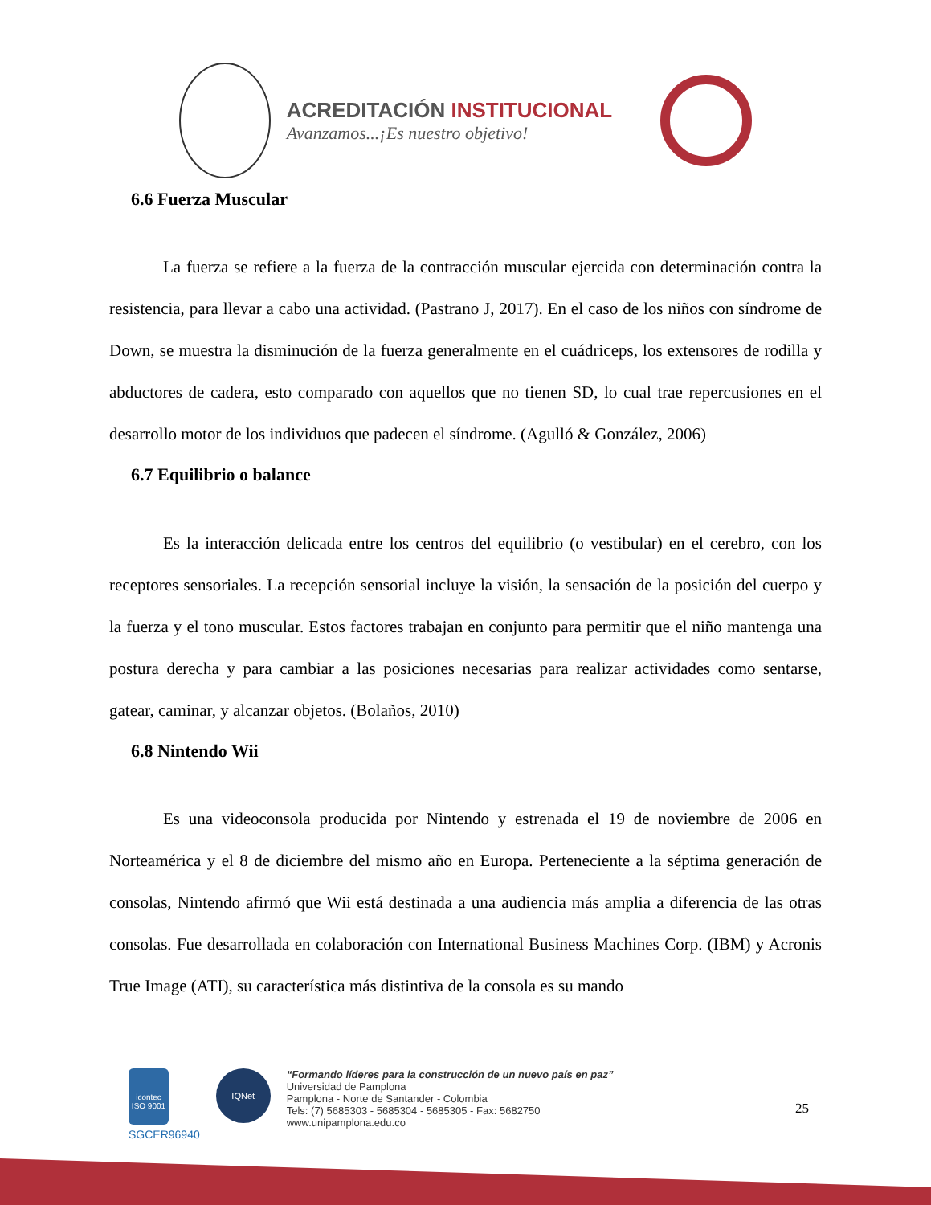ACREDITACIÓN INSTITUCIONAL
Avanzamos...¡Es nuestro objetivo!
6.6 Fuerza Muscular
La fuerza se refiere a la fuerza de la contracción muscular ejercida con determinación contra la resistencia, para llevar a cabo una actividad. (Pastrano J, 2017). En el caso de los niños con síndrome de Down, se muestra la disminución de la fuerza generalmente en el cuádriceps, los extensores de rodilla y abductores de cadera, esto comparado con aquellos que no tienen SD, lo cual trae repercusiones en el desarrollo motor de los individuos que padecen el síndrome. (Agulló & González, 2006)
6.7 Equilibrio o balance
Es la interacción delicada entre los centros del equilibrio (o vestibular) en el cerebro, con los receptores sensoriales. La recepción sensorial incluye la visión, la sensación de la posición del cuerpo y la fuerza y el tono muscular. Estos factores trabajan en conjunto para permitir que el niño mantenga una postura derecha y para cambiar a las posiciones necesarias para realizar actividades como sentarse, gatear, caminar, y alcanzar objetos. (Bolaños, 2010)
6.8 Nintendo Wii
Es una videoconsola producida por Nintendo y estrenada el 19 de noviembre de 2006 en Norteamérica y el 8 de diciembre del mismo año en Europa. Perteneciente a la séptima generación de consolas, Nintendo afirmó que Wii está destinada a una audiencia más amplia a diferencia de las otras consolas. Fue desarrollada en colaboración con International Business Machines Corp. (IBM) y Acronis True Image (ATI), su característica más distintiva de la consola es su mando
icontec ISO 9001
SGCER96940
IQNet
“Formando líderes para la construcción de un nuevo país en paz”
Universidad de Pamplona
Pamplona - Norte de Santander - Colombia
Tels: (7) 5685303 - 5685304 - 5685305 - Fax: 5682750
www.unipamplona.edu.co
25